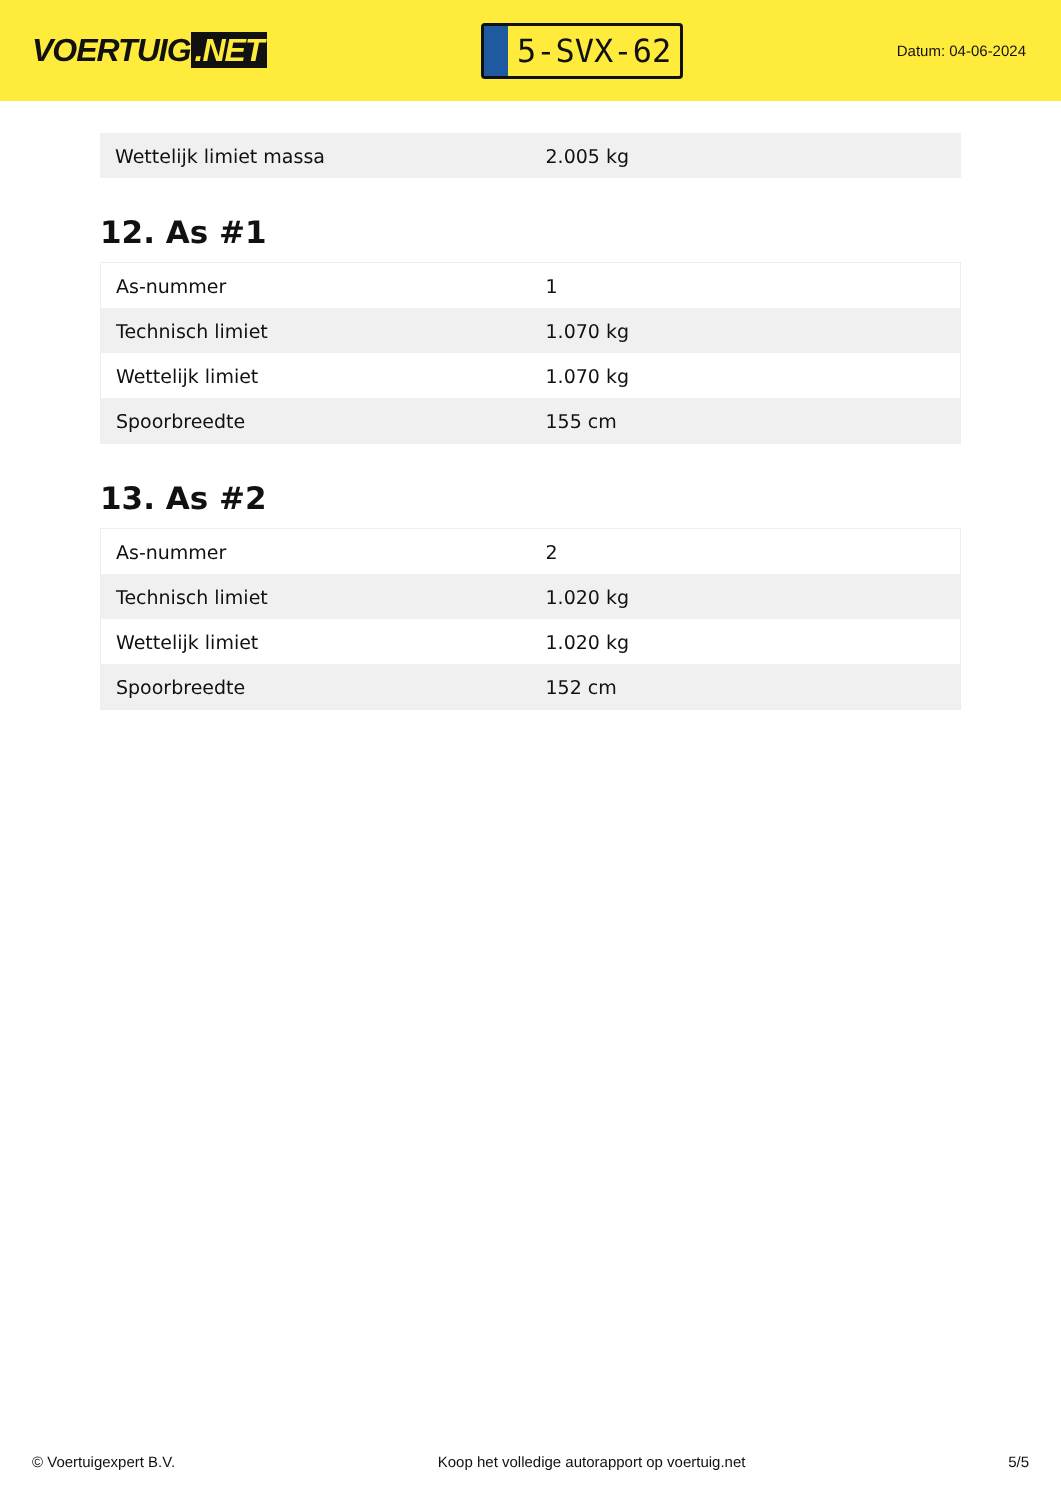VOERTUIG.NET
5-SVX-62
Datum: 04-06-2024
| Wettelijk limiet massa | 2.005 kg |
12. As #1
| As-nummer | 1 |
| Technisch limiet | 1.070 kg |
| Wettelijk limiet | 1.070 kg |
| Spoorbreedte | 155 cm |
13. As #2
| As-nummer | 2 |
| Technisch limiet | 1.020 kg |
| Wettelijk limiet | 1.020 kg |
| Spoorbreedte | 152 cm |
© Voertuigexpert B.V. Koop het volledige autorapport op voertuig.net 5/5